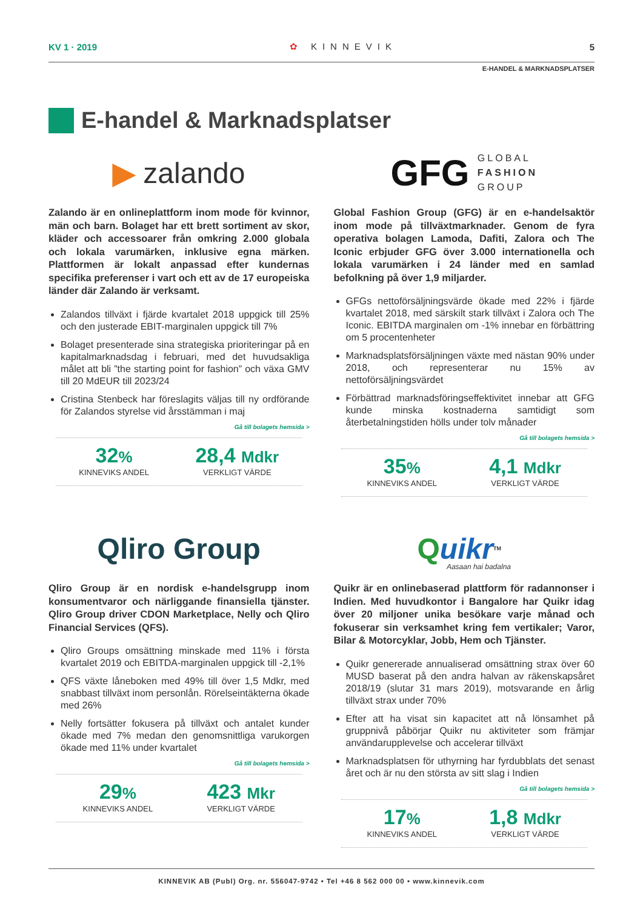KV 1 · 2019 ✿ KINNEVIK 5
E-HANDEL & MARKNADSPLATSER
E-handel & Marknadsplatser
▶ zalando
Zalando är en onlineplattform inom mode för kvinnor, män och barn. Bolaget har ett brett sortiment av skor, kläder och accessoarer från omkring 2.000 globala och lokala varumärken, inklusive egna märken. Plattformen är lokalt anpassad efter kundernas specifika preferenser i vart och ett av de 17 europeiska länder där Zalando är verksamt.
Zalandos tillväxt i fjärde kvartalet 2018 uppgick till 25% och den justerade EBIT-marginalen uppgick till 7%
Bolaget presenterade sina strategiska prioriteringar på en kapitalmarknadsdag i februari, med det huvudsakliga målet att bli ”the starting point for fashion” och växa GMV till 20 MdEUR till 2023/24
Cristina Stenbeck har föreslagits väljas till ny ordförande för Zalandos styrelse vid årsstämman i maj
Gå till bolagets hemsida >
32%
KINNEVIKS ANDEL
28,4 Mdkr
VERKLIGT VÄRDE
GFG GLOBAL
FASHION
GROUP
Global Fashion Group (GFG) är en e-handelsaktör inom mode på tillväxtmarknader. Genom de fyra operativa bolagen Lamoda, Dafiti, Zalora och The Iconic erbjuder GFG över 3.000 internationella och lokala varumärken i 24 länder med en samlad befolkning på över 1,9 miljarder.
GFGs nettoförsäljningsvärde ökade med 22% i fjärde kvartalet 2018, med särskilt stark tillväxt i Zalora och The Iconic. EBITDA marginalen om -1% innebar en förbättring om 5 procentenheter
Marknadsplatsförsäljningen växte med nästan 90% under 2018, och representerar nu 15% av nettoförsäljningsvärdet
Förbättrad marknadsföringseffektivitet innebar att GFG kunde minska kostnaderna samtidigt som återbetalningstiden hölls under tolv månader
Gå till bolagets hemsida >
35%
KINNEVIKS ANDEL
4,1 Mdkr
VERKLIGT VÄRDE
Qliro Group
Qliro Group är en nordisk e-handelsgrupp inom konsumentvaror och närliggande finansiella tjänster. Qliro Group driver CDON Marketplace, Nelly och Qliro Financial Services (QFS).
Qliro Groups omsättning minskade med 11% i första kvartalet 2019 och EBITDA-marginalen uppgick till -2,1%
QFS växte låneboken med 49% till över 1,5 Mdkr, med snabbast tillväxt inom personlån. Rörelseintäkterna ökade med 26%
Nelly fortsätter fokusera på tillväxt och antalet kunder ökade med 7% medan den genomsnittliga varukorgen ökade med 11% under kvartalet
Gå till bolagets hemsida >
29%
KINNEVIKS ANDEL
423 Mkr
VERKLIGT VÄRDE
Quikr<sup>TM</sup> Aasaan hai badalna
Quikr är en onlinebaserad plattform för radannonser i Indien. Med huvudkontor i Bangalore har Quikr idag över 20 miljoner unika besökare varje månad och fokuserar sin verksamhet kring fem vertikaler; Varor, Bilar & Motorcyklar, Jobb, Hem och Tjänster.
Quikr genererade annualiserad omsättning strax över 60 MUSD baserat på den andra halvan av räkenskapsåret 2018/19 (slutar 31 mars 2019), motsvarande en årlig tillväxt strax under 70%
Efter att ha visat sin kapacitet att nå lönsamhet på gruppnivå påbörjar Quikr nu aktiviteter som främjar användarupplevelse och accelerar tillväxt
Marknadsplatsen för uthyrning har fyrdubblats det senast året och är nu den största av sitt slag i Indien
Gå till bolagets hemsida >
17%
KINNEVIKS ANDEL
1,8 Mdkr
VERKLIGT VÄRDE
KINNEVIK AB (Publ) Org. nr. 556047-9742 • Tel +46 8 562 000 00 • www.kinnevik.com